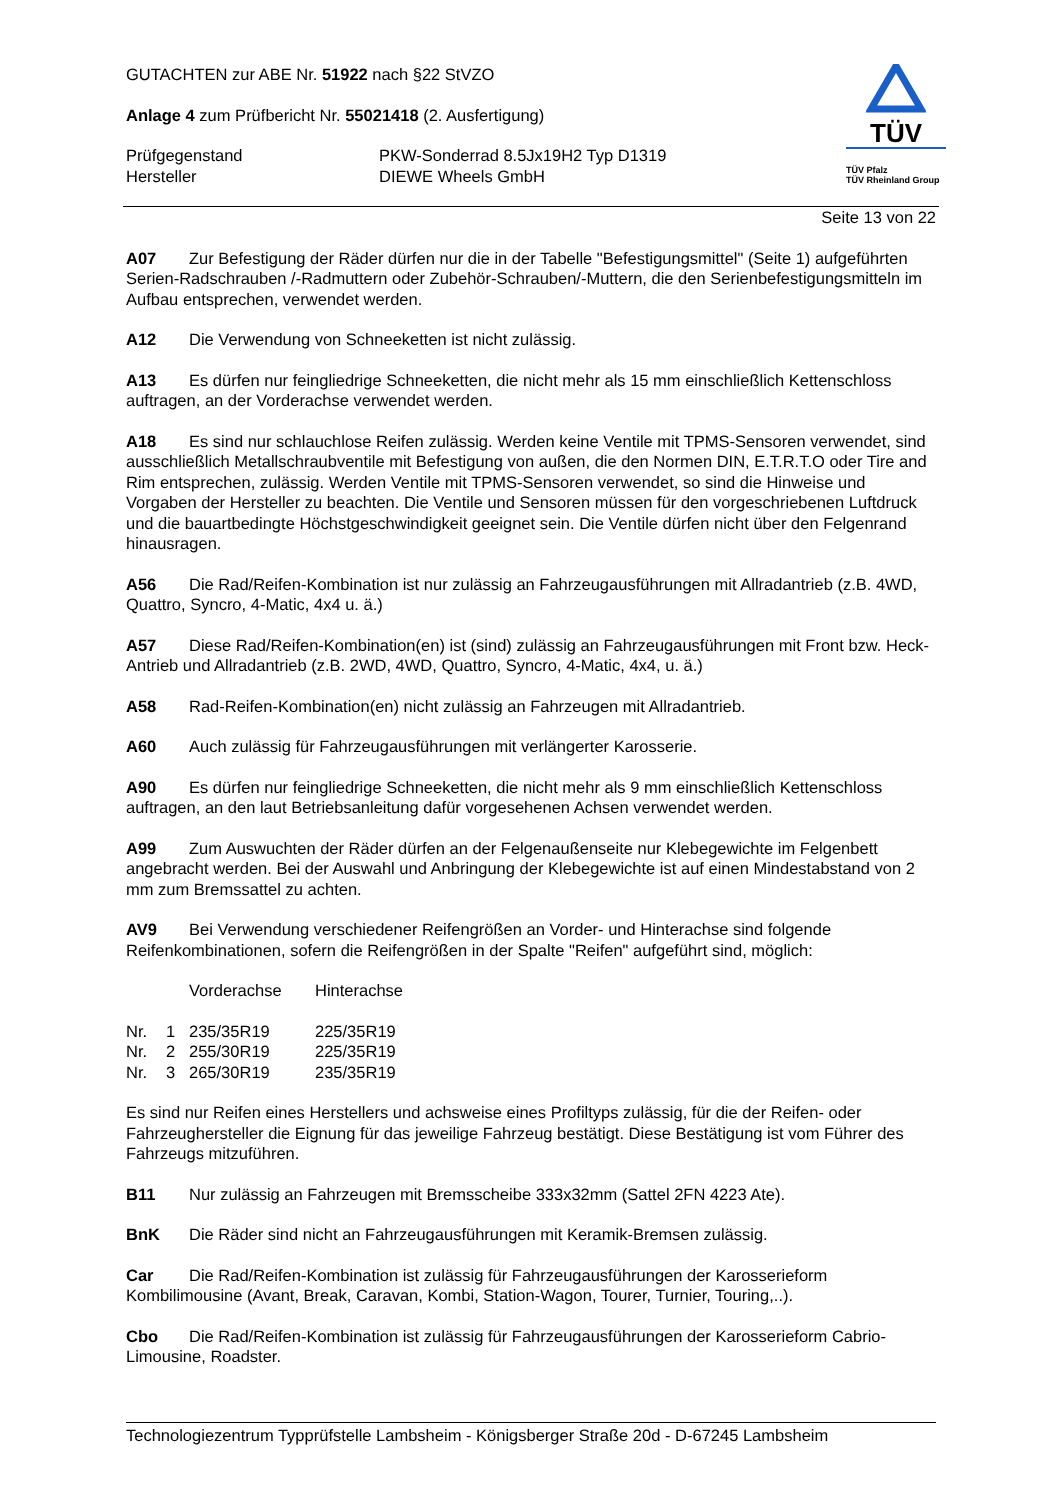GUTACHTEN zur ABE Nr. 51922 nach §22 StVZO
Anlage 4 zum Prüfbericht Nr. 55021418 (2. Ausfertigung)
Prüfgegenstand
Hersteller
PKW-Sonderrad 8.5Jx19H2 Typ D1319
DIEWE Wheels GmbH
TÜV
TÜV Pfalz
TÜV Rheinland Group
Seite 13 von 22
A07 Zur Befestigung der Räder dürfen nur die in der Tabelle "Befestigungsmittel" (Seite 1) aufgeführten Serien-Radschrauben /-Radmuttern oder Zubehör-Schrauben/-Muttern, die den Serienbefestigungsmitteln im Aufbau entsprechen, verwendet werden.
A12 Die Verwendung von Schneeketten ist nicht zulässig.
A13 Es dürfen nur feingliedrige Schneeketten, die nicht mehr als 15 mm einschließlich Kettenschloss auftragen, an der Vorderachse verwendet werden.
A18 Es sind nur schlauchlose Reifen zulässig. Werden keine Ventile mit TPMS-Sensoren verwendet, sind ausschließlich Metallschraubventile mit Befestigung von außen, die den Normen DIN, E.T.R.T.O oder Tire and Rim entsprechen, zulässig. Werden Ventile mit TPMS-Sensoren verwendet, so sind die Hinweise und Vorgaben der Hersteller zu beachten. Die Ventile und Sensoren müssen für den vorgeschriebenen Luftdruck und die bauartbedingte Höchstgeschwindigkeit geeignet sein. Die Ventile dürfen nicht über den Felgenrand hinausragen.
A56 Die Rad/Reifen-Kombination ist nur zulässig an Fahrzeugausführungen mit Allradantrieb (z.B. 4WD, Quattro, Syncro, 4-Matic, 4x4 u. ä.)
A57 Diese Rad/Reifen-Kombination(en) ist (sind) zulässig an Fahrzeugausführungen mit Front bzw. Heck-Antrieb und Allradantrieb (z.B. 2WD, 4WD, Quattro, Syncro, 4-Matic, 4x4, u. ä.)
A58 Rad-Reifen-Kombination(en) nicht zulässig an Fahrzeugen mit Allradantrieb.
A60 Auch zulässig für Fahrzeugausführungen mit verlängerter Karosserie.
A90 Es dürfen nur feingliedrige Schneeketten, die nicht mehr als 9 mm einschließlich Kettenschloss auftragen, an den laut Betriebsanleitung dafür vorgesehenen Achsen verwendet werden.
A99 Zum Auswuchten der Räder dürfen an der Felgenaußenseite nur Klebegewichte im Felgenbett angebracht werden. Bei der Auswahl und Anbringung der Klebegewichte ist auf einen Mindestabstand von 2 mm zum Bremssattel zu achten.
AV9 Bei Verwendung verschiedener Reifengrößen an Vorder- und Hinterachse sind folgende Reifenkombinationen, sofern die Reifengrößen in der Spalte "Reifen" aufgeführt sind, möglich:
| | | Vorderachse | Hinterachse |
| Nr. | 1 | 235/35R19 | 225/35R19 |
| Nr. | 2 | 255/30R19 | 225/35R19 |
| Nr. | 3 | 265/30R19 | 235/35R19 |
Es sind nur Reifen eines Herstellers und achsweise eines Profiltyps zulässig, für die der Reifen- oder Fahrzeughersteller die Eignung für das jeweilige Fahrzeug bestätigt. Diese Bestätigung ist vom Führer des Fahrzeugs mitzuführen.
B11 Nur zulässig an Fahrzeugen mit Bremsscheibe 333x32mm (Sattel 2FN 4223 Ate).
BnK Die Räder sind nicht an Fahrzeugausführungen mit Keramik-Bremsen zulässig.
Car Die Rad/Reifen-Kombination ist zulässig für Fahrzeugausführungen der Karosserieform Kombilimousine (Avant, Break, Caravan, Kombi, Station-Wagon, Tourer, Turnier, Touring,..).
Cbo Die Rad/Reifen-Kombination ist zulässig für Fahrzeugausführungen der Karosserieform Cabrio-Limousine, Roadster.
Technologiezentrum Typprüfstelle Lambsheim - Königsberger Straße 20d - D-67245 Lambsheim